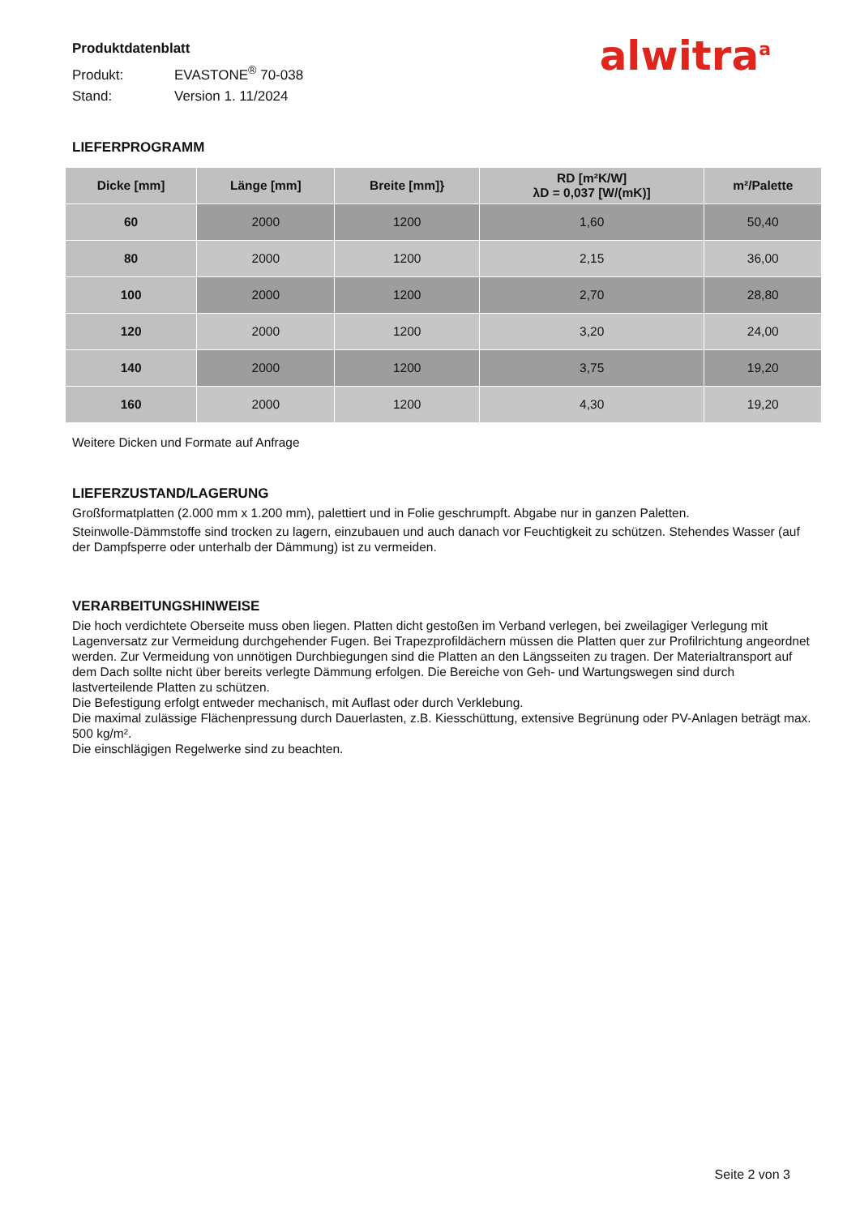Produktdatenblatt
Produkt: EVASTONE<sup>®</sup> 70-038
Stand: Version 1. 11/2024
alwitra<sup>a</sup>
LIEFERPROGRAMM
| Dicke [mm] | Länge [mm] | Breite [mm]} | RD [m²K/W] λD = 0,037 [W/(mK)] | m²/Palette |
| --- | --- | --- | --- | --- |
| 60 | 2000 | 1200 | 1,60 | 50,40 |
| 80 | 2000 | 1200 | 2,15 | 36,00 |
| 100 | 2000 | 1200 | 2,70 | 28,80 |
| 120 | 2000 | 1200 | 3,20 | 24,00 |
| 140 | 2000 | 1200 | 3,75 | 19,20 |
| 160 | 2000 | 1200 | 4,30 | 19,20 |
Weitere Dicken und Formate auf Anfrage
LIEFERZUSTAND/LAGERUNG
Großformatplatten (2.000 mm x 1.200 mm), palettiert und in Folie geschrumpft. Abgabe nur in ganzen Paletten.
Steinwolle-Dämmstoffe sind trocken zu lagern, einzubauen und auch danach vor Feuchtigkeit zu schützen. Stehendes Wasser (auf der Dampfsperre oder unterhalb der Dämmung) ist zu vermeiden.
VERARBEITUNGSHINWEISE
Die hoch verdichtete Oberseite muss oben liegen. Platten dicht gestoßen im Verband verlegen, bei zweilagiger Verlegung mit Lagenversatz zur Vermeidung durchgehender Fugen. Bei Trapezprofildächern müssen die Platten quer zur Profilrichtung angeordnet werden. Zur Vermeidung von unnötigen Durchbiegungen sind die Platten an den Längsseiten zu tragen. Der Materialtransport auf dem Dach sollte nicht über bereits verlegte Dämmung erfolgen. Die Bereiche von Geh- und Wartungswegen sind durch lastverteilende Platten zu schützen.
Die Befestigung erfolgt entweder mechanisch, mit Auflast oder durch Verklebung.
Die maximal zulässige Flächenpressung durch Dauerlasten, z.B. Kiesschüttung, extensive Begrünung oder PV-Anlagen beträgt max. 500 kg/m².
Die einschlägigen Regelwerke sind zu beachten.
Seite 2 von 3